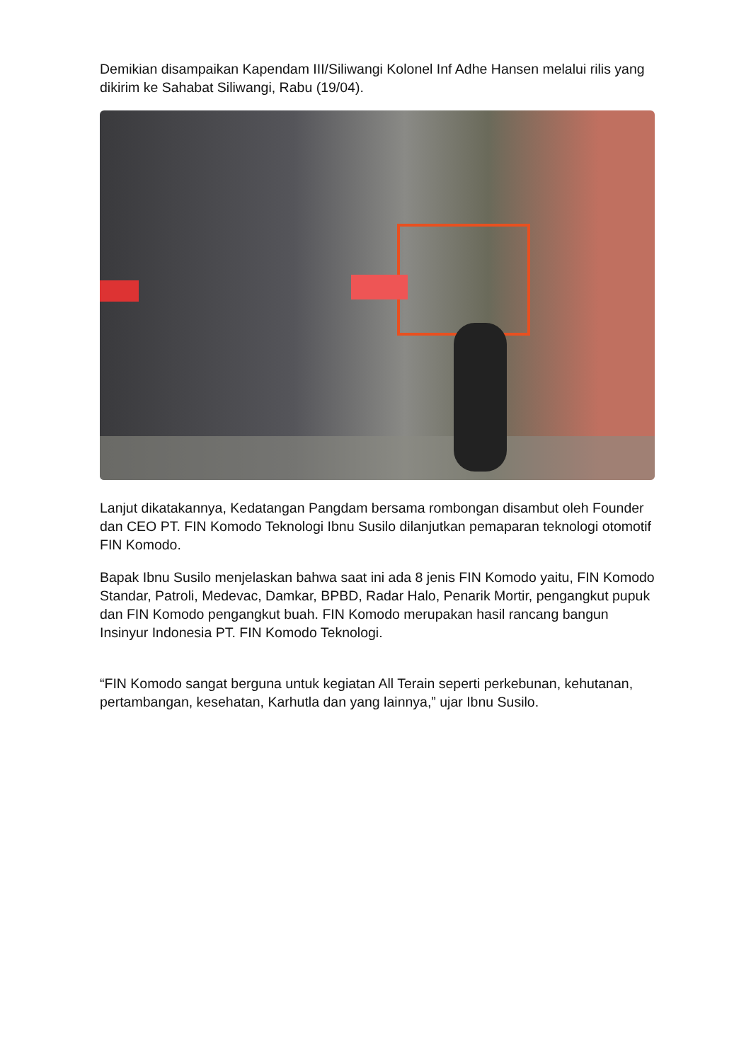Demikian disampaikan Kapendam III/Siliwangi Kolonel Inf Adhe Hansen melalui rilis yang dikirim ke Sahabat Siliwangi, Rabu (19/04).
Lanjut dikatakannya, Kedatangan Pangdam bersama rombongan disambut oleh Founder dan CEO PT. FIN Komodo Teknologi Ibnu Susilo dilanjutkan pemaparan teknologi otomotif FIN Komodo.
Bapak Ibnu Susilo menjelaskan bahwa saat ini ada 8 jenis FIN Komodo yaitu, FIN Komodo Standar, Patroli, Medevac, Damkar, BPBD, Radar Halo, Penarik Mortir, pengangkut pupuk dan FIN Komodo pengangkut buah. FIN Komodo merupakan hasil rancang bangun Insinyur Indonesia PT. FIN Komodo Teknologi.
“FIN Komodo sangat berguna untuk kegiatan All Terain seperti perkebunan, kehutanan, pertambangan, kesehatan, Karhutla dan yang lainnya,” ujar Ibnu Susilo.